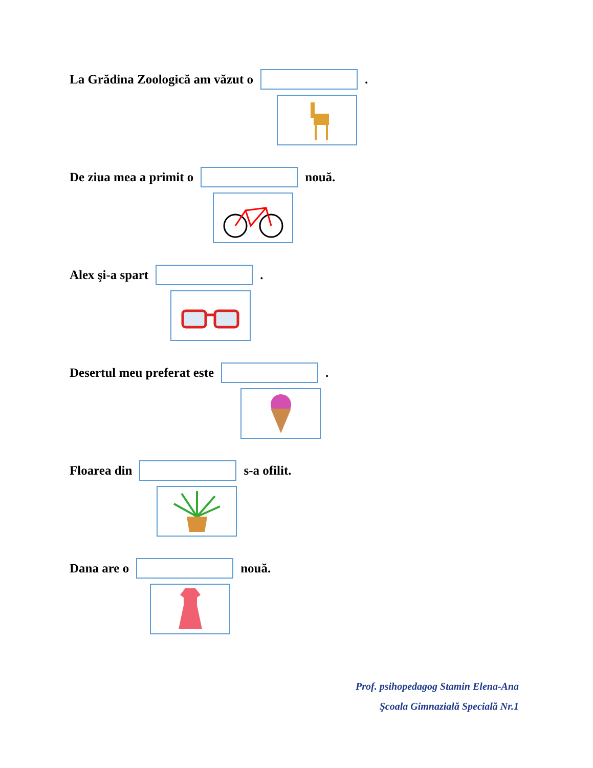La Grădina Zoologică am văzut o .
De ziua mea a primit o nouă.
Alex şi-a spart .
Desertul meu preferat este .
Floarea din s-a ofilit.
Dana are o nouă.
Prof. psihopedagog Stamin Elena-Ana
Şcoala Gimnazială Specială Nr.1